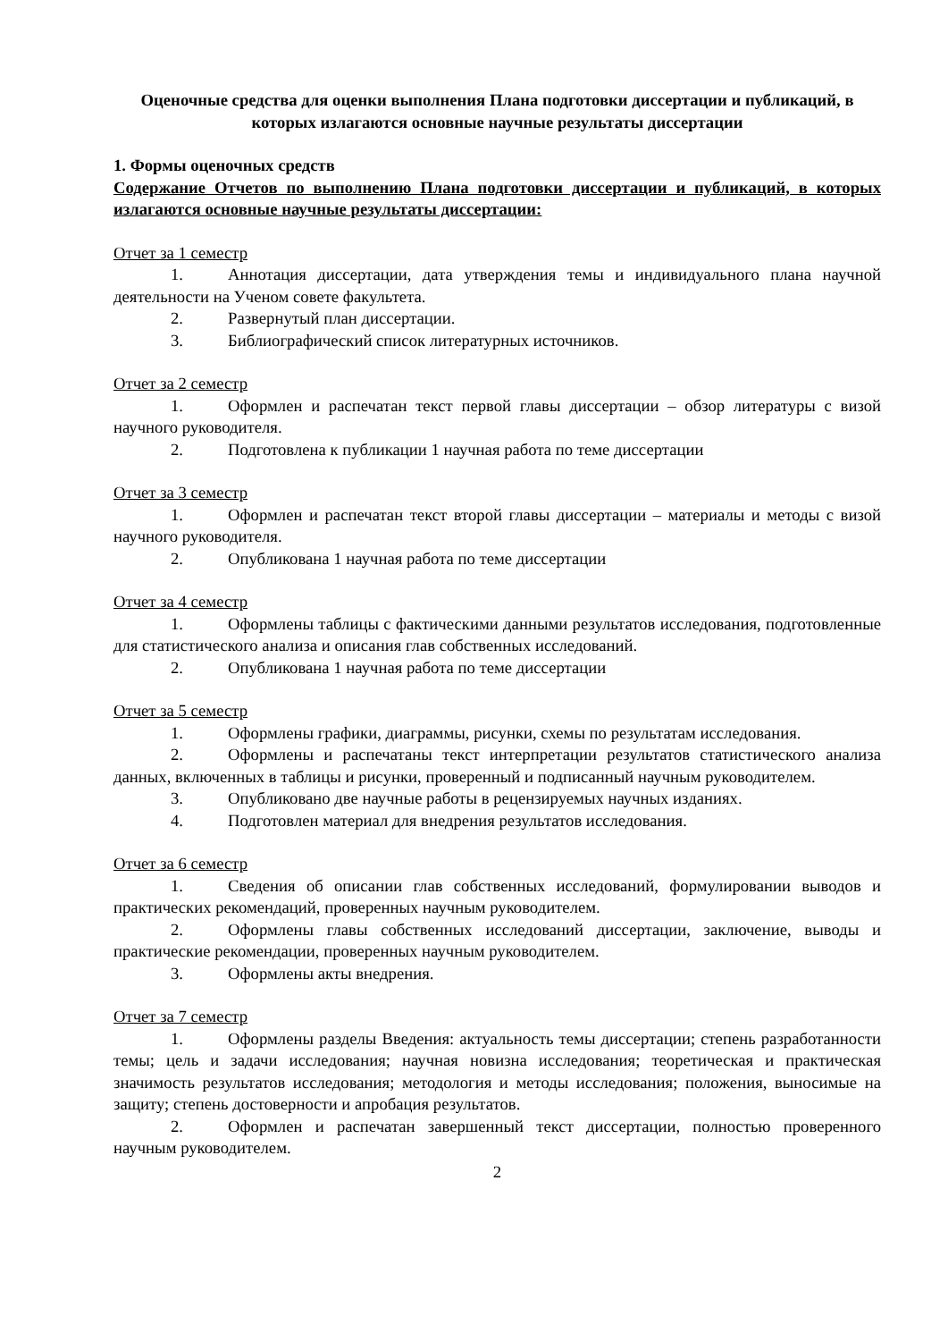Оценочные средства для оценки выполнения Плана подготовки диссертации и публикаций, в которых излагаются основные научные результаты диссертации
1. Формы оценочных средств
Содержание Отчетов по выполнению Плана подготовки диссертации и публикаций, в которых излагаются основные научные результаты диссертации:
Отчет за 1 семестр
1. Аннотация диссертации, дата утверждения темы и индивидуального плана научной деятельности на Ученом совете факультета.
2. Развернутый план диссертации.
3. Библиографический список литературных источников.
Отчет за 2 семестр
1. Оформлен и распечатан текст первой главы диссертации – обзор литературы с визой научного руководителя.
2. Подготовлена к публикации 1 научная работа по теме диссертации
Отчет за 3 семестр
1. Оформлен и распечатан текст второй главы диссертации – материалы и методы с визой научного руководителя.
2. Опубликована 1 научная работа по теме диссертации
Отчет за 4 семестр
1. Оформлены таблицы с фактическими данными результатов исследования, подготовленные для статистического анализа и описания глав собственных исследований.
2. Опубликована 1 научная работа по теме диссертации
Отчет за 5 семестр
1. Оформлены графики, диаграммы, рисунки, схемы по результатам исследования.
2. Оформлены и распечатаны текст интерпретации результатов статистического анализа данных, включенных в таблицы и рисунки, проверенный и подписанный научным руководителем.
3. Опубликовано две научные работы в рецензируемых научных изданиях.
4. Подготовлен материал для внедрения результатов исследования.
Отчет за 6 семестр
1. Сведения об описании глав собственных исследований, формулировании выводов и практических рекомендаций, проверенных научным руководителем.
2. Оформлены главы собственных исследований диссертации, заключение, выводы и практические рекомендации, проверенных научным руководителем.
3. Оформлены акты внедрения.
Отчет за 7 семестр
1. Оформлены разделы Введения: актуальность темы диссертации; степень разработанности темы; цель и задачи исследования; научная новизна исследования; теоретическая и практическая значимость результатов исследования; методология и методы исследования; положения, выносимые на защиту; степень достоверности и апробация результатов.
2. Оформлен и распечатан завершенный текст диссертации, полностью проверенного научным руководителем.
2